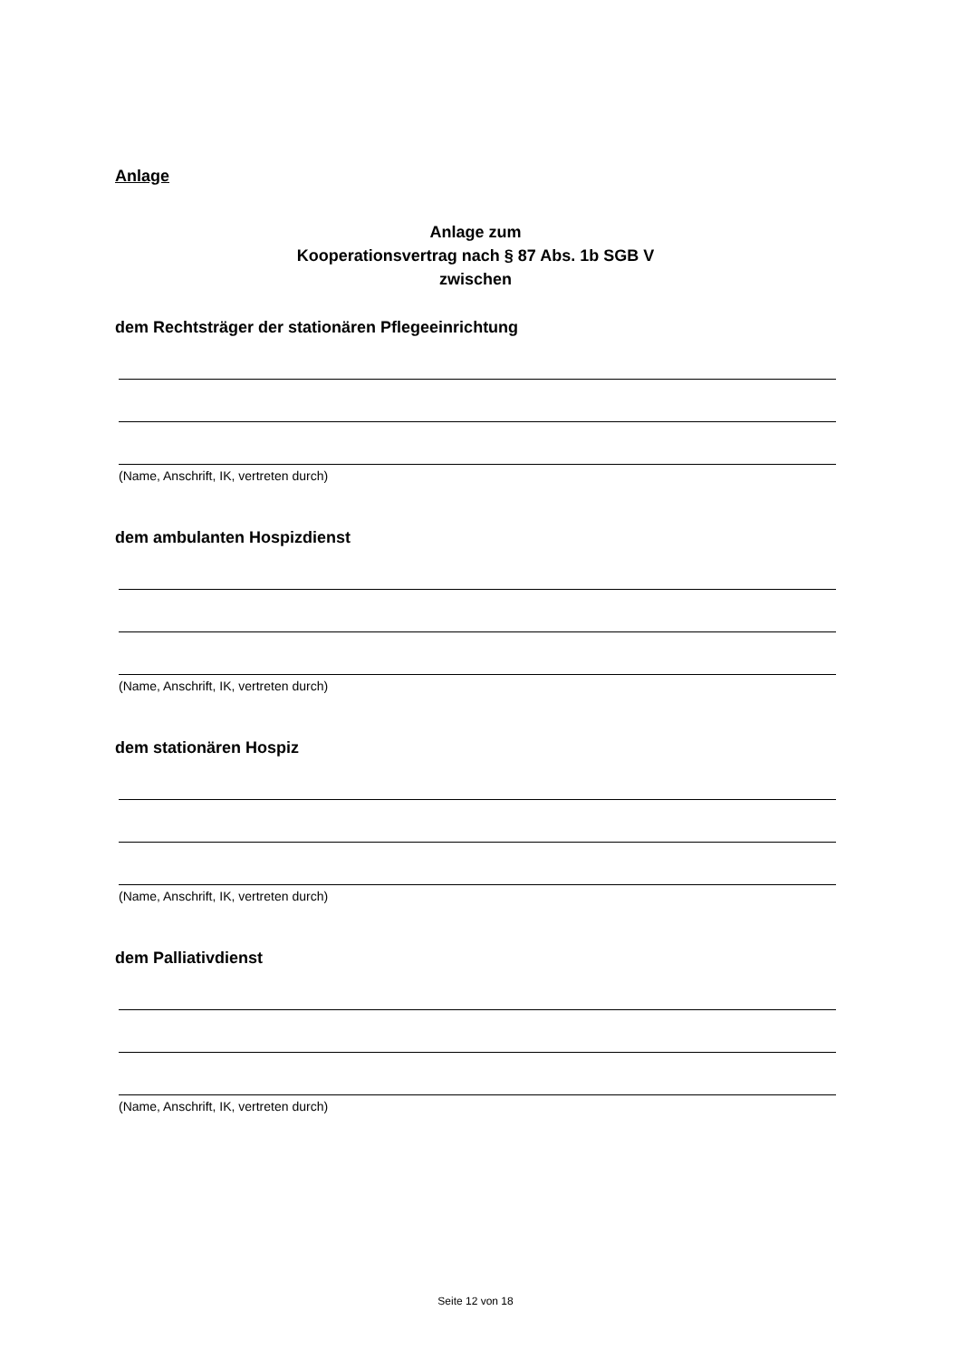Anlage
Anlage zum
Kooperationsvertrag nach § 87 Abs. 1b SGB V
zwischen
dem Rechtsträger der stationären Pflegeeinrichtung
(Name, Anschrift, IK, vertreten durch)
dem ambulanten Hospizdienst
(Name, Anschrift, IK, vertreten durch)
dem stationären Hospiz
(Name, Anschrift, IK, vertreten durch)
dem Palliativdienst
(Name, Anschrift, IK, vertreten durch)
Seite 12 von 18